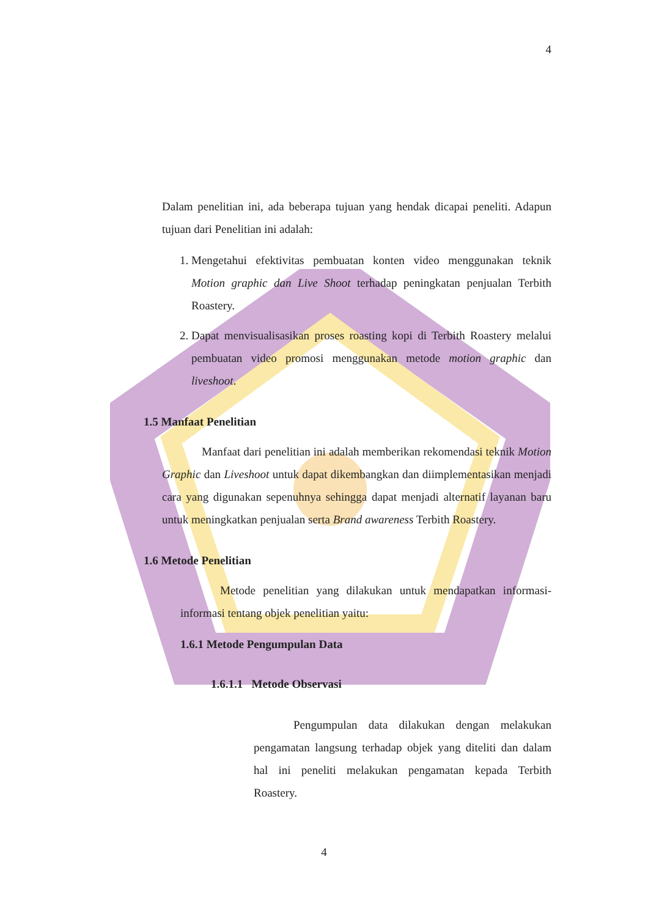4
Dalam penelitian ini, ada beberapa tujuan yang hendak dicapai peneliti. Adapun tujuan dari Penelitian ini adalah:
1. Mengetahui efektivitas pembuatan konten video menggunakan teknik Motion graphic dan Live Shoot terhadap peningkatan penjualan Terbith Roastery.
2. Dapat menvisualisasikan proses roasting kopi di Terbith Roastery melalui pembuatan video promosi menggunakan metode motion graphic dan liveshoot.
1.5 Manfaat Penelitian
Manfaat dari penelitian ini adalah memberikan rekomendasi teknik Motion Graphic dan Liveshoot untuk dapat dikembangkan dan diimplementasikan menjadi cara yang digunakan sepenuhnya sehingga dapat menjadi alternatif layanan baru untuk meningkatkan penjualan serta Brand awareness Terbith Roastery.
1.6 Metode Penelitian
Metode penelitian yang dilakukan untuk mendapatkan informasi-informasi tentang objek penelitian yaitu:
1.6.1 Metode Pengumpulan Data
1.6.1.1 Metode Observasi
Pengumpulan data dilakukan dengan melakukan pengamatan langsung terhadap objek yang diteliti dan dalam hal ini peneliti melakukan pengamatan kepada Terbith Roastery.
4